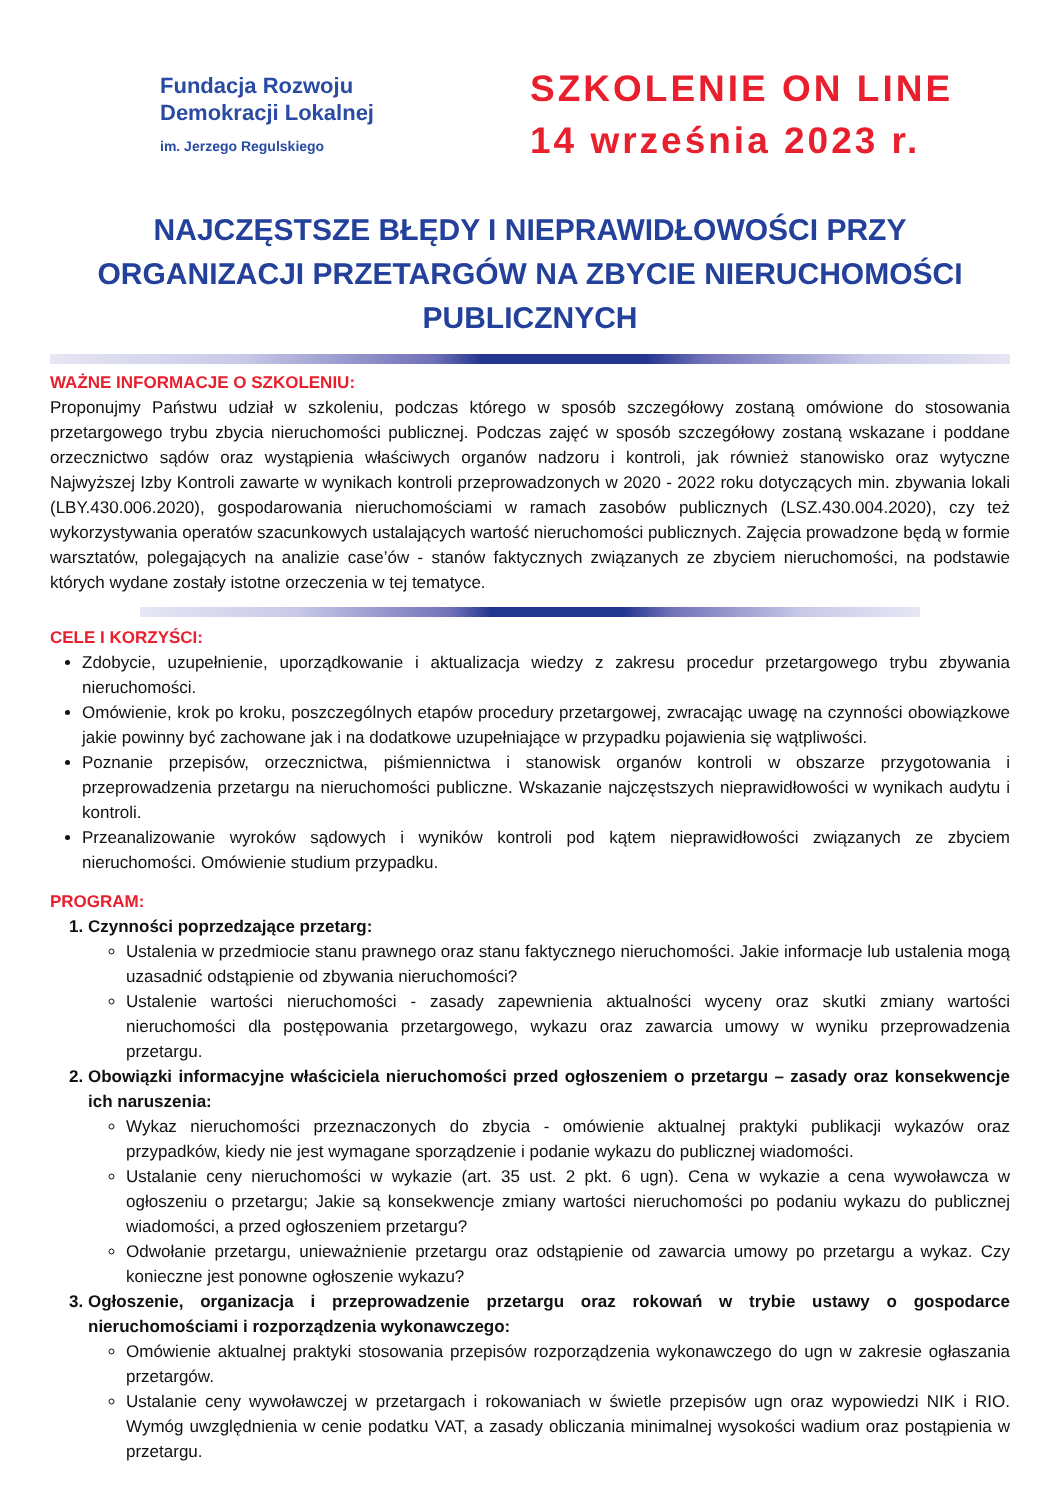Fundacja Rozwoju
Demokracji Lokalnej
im. Jerzego Regulskiego
SZKOLENIE ON LINE
14 września 2023 r.
NAJCZĘSTSZE BŁĘDY I NIEPRAWIDŁOWOŚCI PRZY ORGANIZACJI PRZETARGÓW NA ZBYCIE NIERUCHOMOŚCI PUBLICZNYCH
WAŻNE INFORMACJE O SZKOLENIU:
Proponujmy Państwu udział w szkoleniu, podczas którego w sposób szczegółowy zostaną omówione do stosowania przetargowego trybu zbycia nieruchomości publicznej. Podczas zajęć w sposób szczegółowy zostaną wskazane i poddane orzecznictwo sądów oraz wystąpienia właściwych organów nadzoru i kontroli, jak również stanowisko oraz wytyczne Najwyższej Izby Kontroli zawarte w wynikach kontroli przeprowadzonych w 2020 - 2022 roku dotyczących min. zbywania lokali (LBY.430.006.2020), gospodarowania nieruchomościami w ramach zasobów publicznych (LSZ.430.004.2020), czy też wykorzystywania operatów szacunkowych ustalających wartość nieruchomości publicznych. Zajęcia prowadzone będą w formie warsztatów, polegających na analizie case’ów - stanów faktycznych związanych ze zbyciem nieruchomości, na podstawie których wydane zostały istotne orzeczenia w tej tematyce.
CELE I KORZYŚCI:
Zdobycie, uzupełnienie, uporządkowanie i aktualizacja wiedzy z zakresu procedur przetargowego trybu zbywania nieruchomości.
Omówienie, krok po kroku, poszczególnych etapów procedury przetargowej, zwracając uwagę na czynności obowiązkowe jakie powinny być zachowane jak i na dodatkowe uzupełniające w przypadku pojawienia się wątpliwości.
Poznanie przepisów, orzecznictwa, piśmiennictwa i stanowisk organów kontroli w obszarze przygotowania i przeprowadzenia przetargu na nieruchomości publiczne. Wskazanie najczęstszych nieprawidłowości w wynikach audytu i kontroli.
Przeanalizowanie wyroków sądowych i wyników kontroli pod kątem nieprawidłowości związanych ze zbyciem nieruchomości. Omówienie studium przypadku.
PROGRAM:
1. Czynności poprzedzające przetarg:
Ustalenia w przedmiocie stanu prawnego oraz stanu faktycznego nieruchomości. Jakie informacje lub ustalenia mogą uzasadnić odstąpienie od zbywania nieruchomości?
Ustalenie wartości nieruchomości - zasady zapewnienia aktualności wyceny oraz skutki zmiany wartości nieruchomości dla postępowania przetargowego, wykazu oraz zawarcia umowy w wyniku przeprowadzenia przetargu.
2. Obowiązki informacyjne właściciela nieruchomości przed ogłoszeniem o przetargu – zasady oraz konsekwencje ich naruszenia:
Wykaz nieruchomości przeznaczonych do zbycia - omówienie aktualnej praktyki publikacji wykazów oraz przypadków, kiedy nie jest wymagane sporządzenie i podanie wykazu do publicznej wiadomości.
Ustalanie ceny nieruchomości w wykazie (art. 35 ust. 2 pkt. 6 ugn). Cena w wykazie a cena wywoławcza w ogłoszeniu o przetargu; Jakie są konsekwencje zmiany wartości nieruchomości po podaniu wykazu do publicznej wiadomości, a przed ogłoszeniem przetargu?
Odwołanie przetargu, unieważnienie przetargu oraz odstąpienie od zawarcia umowy po przetargu a wykaz. Czy konieczne jest ponowne ogłoszenie wykazu?
3. Ogłoszenie, organizacja i przeprowadzenie przetargu oraz rokowań w trybie ustawy o gospodarce nieruchomościami i rozporządzenia wykonawczego:
Omówienie aktualnej praktyki stosowania przepisów rozporządzenia wykonawczego do ugn w zakresie ogłaszania przetargów.
Ustalanie ceny wywoławczej w przetargach i rokowaniach w świetle przepisów ugn oraz wypowiedzi NIK i RIO. Wymóg uwzględnienia w cenie podatku VAT, a zasady obliczania minimalnej wysokości wadium oraz postąpienia w przetargu.